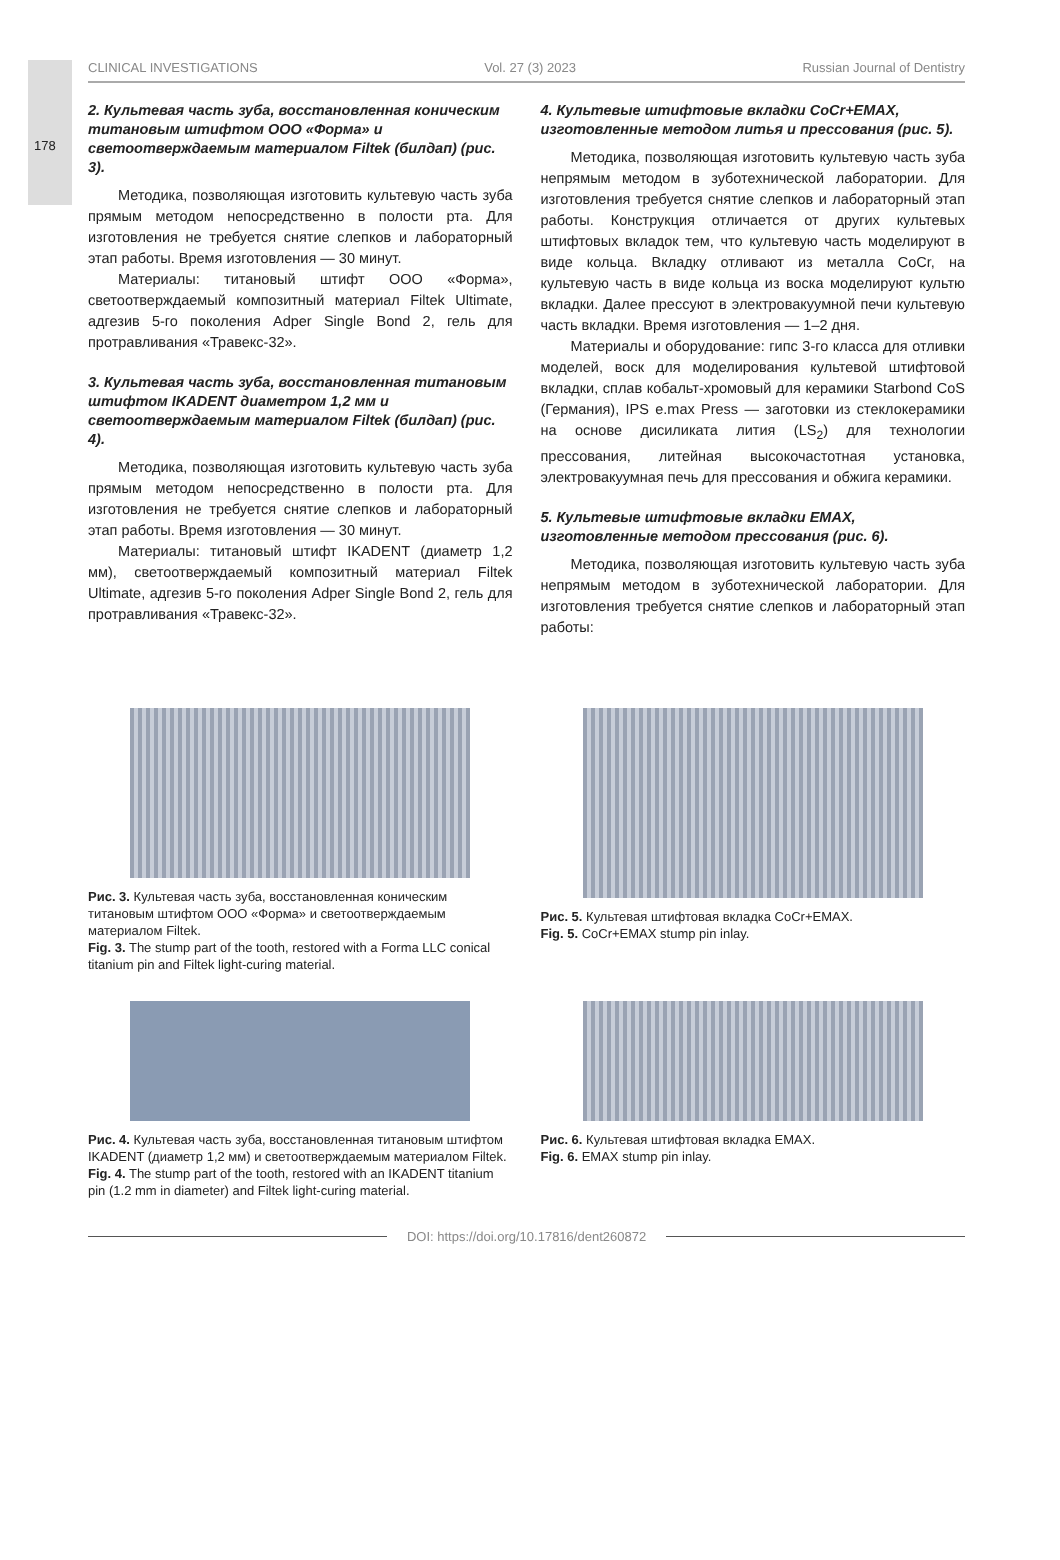178
CLINICAL INVESTIGATIONS Vol. 27 (3) 2023 Russian Journal of Dentistry
2. Культевая часть зуба, восстановленная коническим титановым штифтом ООО «Форма» и светоотверждаемым материалом Filtek (билдап) (рис. 3).
Методика, позволяющая изготовить культевую часть зуба прямым методом непосредственно в полости рта. Для изготовления не требуется снятие слепков и лабораторный этап работы. Время изготовления — 30 минут.
Материалы: титановый штифт ООО «Форма», светоотверждаемый композитный материал Filtek Ultimate, адгезив 5-го поколения Adper Single Bond 2, гель для протравливания «Травекс-32».
3. Культевая часть зуба, восстановленная титановым штифтом IKADENT диаметром 1,2 мм и светоотверждаемым материалом Filtek (билдап) (рис. 4).
Методика, позволяющая изготовить культевую часть зуба прямым методом непосредственно в полости рта. Для изготовления не требуется снятие слепков и лабораторный этап работы. Время изготовления — 30 минут.
Материалы: титановый штифт IKADENT (диаметр 1,2 мм), светоотверждаемый композитный материал Filtek Ultimate, адгезив 5-го поколения Adper Single Bond 2, гель для протравливания «Травекс-32».
4. Культевые штифтовые вкладки CoCr+EMAX, изготовленные методом литья и прессования (рис. 5).
Методика, позволяющая изготовить культевую часть зуба непрямым методом в зуботехнической лаборатории. Для изготовления требуется снятие слепков и лабораторный этап работы. Конструкция отличается от других культевых штифтовых вкладок тем, что культевую часть моделируют в виде кольца. Вкладку отливают из металла CoCr, на культевую часть в виде кольца из воска моделируют культю вкладки. Далее прессуют в электровакуумной печи культевую часть вкладки. Время изготовления — 1–2 дня.
Материалы и оборудование: гипс 3-го класса для отливки моделей, воск для моделирования культевой штифтовой вкладки, сплав кобальт-хромовый для керамики Starbond CoS (Германия), IPS e.max Press — заготовки из стеклокерамики на основе дисиликата лития (LS<sub>2</sub>) для технологии прессования, литейная высокочастотная установка, электровакуумная печь для прессования и обжига керамики.
5. Культевые штифтовые вкладки EMAX, изготовленные методом прессования (рис. 6).
Методика, позволяющая изготовить культевую часть зуба непрямым методом в зуботехнической лаборатории. Для изготовления требуется снятие слепков и лабораторный этап работы:
Рис. 3. Культевая часть зуба, восстановленная коническим титановым штифтом ООО «Форма» и светоотверждаемым материалом Filtek.
Fig. 3. The stump part of the tooth, restored with a Forma LLC conical titanium pin and Filtek light-curing material.
Рис. 5. Культевая штифтовая вкладка CoCr+EMAX.
Fig. 5. CoCr+EMAX stump pin inlay.
Рис. 4. Культевая часть зуба, восстановленная титановым штифтом IKADENT (диаметр 1,2 мм) и светоотверждаемым материалом Filtek.
Fig. 4. The stump part of the tooth, restored with an IKADENT titanium pin (1.2 mm in diameter) and Filtek light-curing material.
Рис. 6. Культевая штифтовая вкладка EMAX.
Fig. 6. EMAX stump pin inlay.
DOI: https://doi.org/10.17816/dent260872